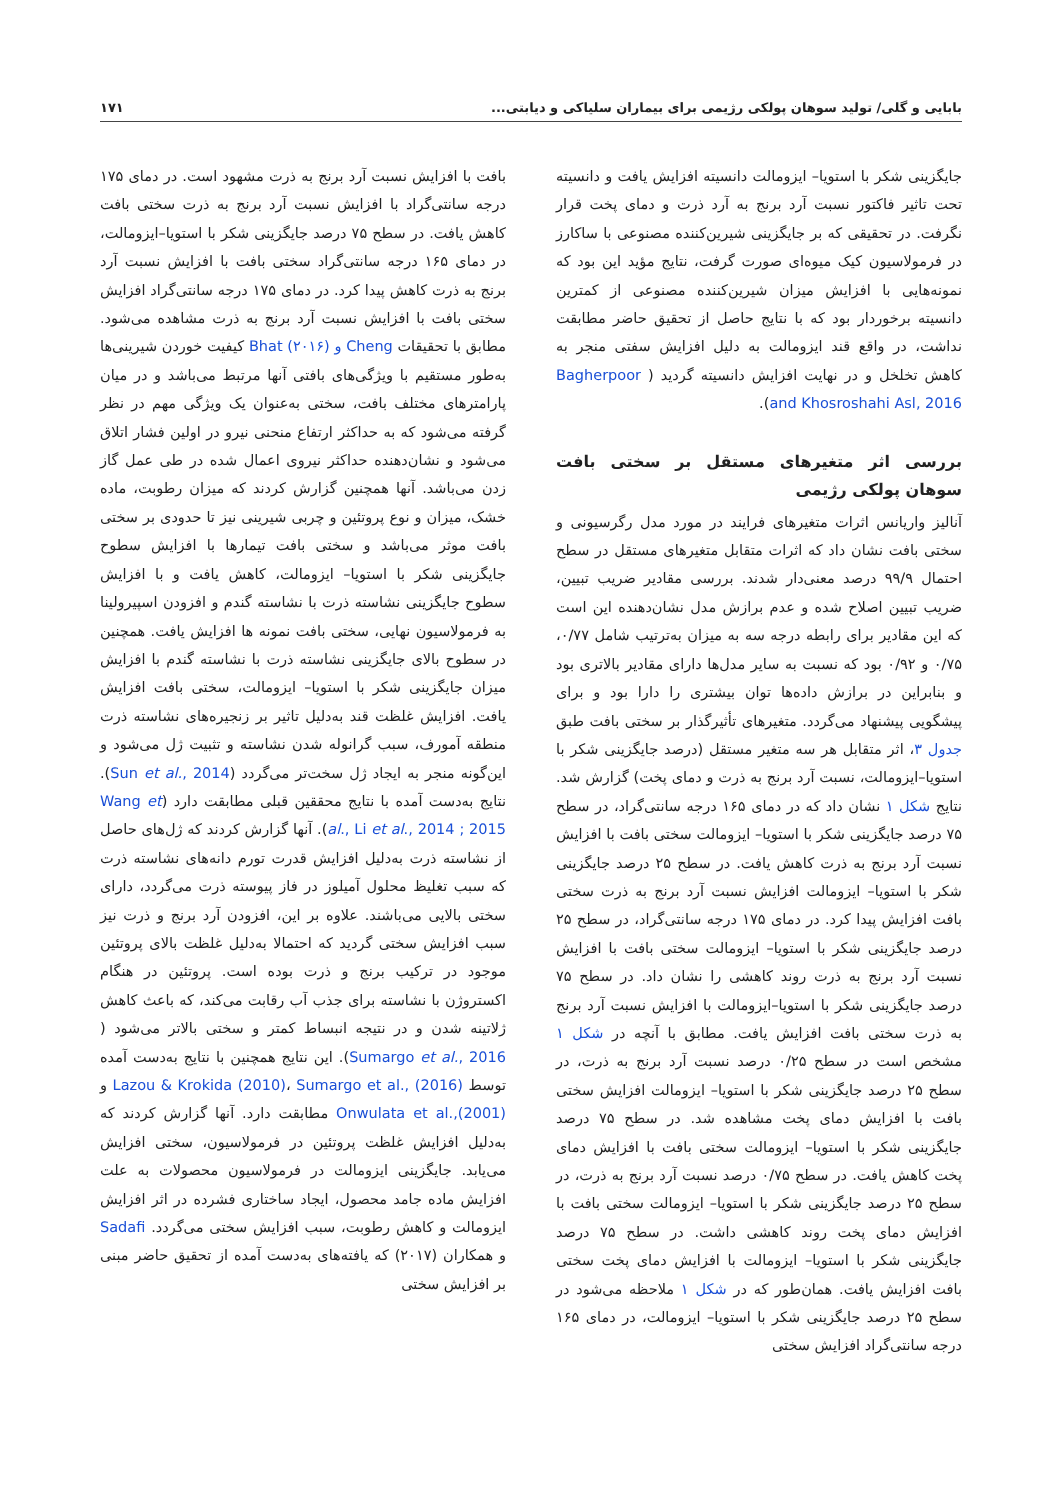بابایی و گلی/ تولید سوهان پولکی رژیمی برای بیماران سلیاکی و دیابتی... ۱۷۱
جایگزینی شکر با استویا– ایزومالت دانسیته افزایش یافت و دانسیته تحت تاثیر فاکتور نسبت آرد برنج به آرد ذرت و دمای پخت قرار نگرفت. در تحقیقی که بر جایگزینی شیرین‌کننده مصنوعی با ساکارز در فرمولاسیون کیک میوه‌ای صورت گرفت، نتایج مؤید این بود که نمونه‌هایی با افزایش میزان شیرین‌کننده مصنوعی از کمترین دانسیته برخوردار بود که با نتایج حاصل از تحقیق حاضر مطابقت نداشت، در واقع قند ایزومالت به دلیل افزایش سفتی منجر به کاهش تخلخل و در نهایت افزایش دانسیته گردید ( Bagherpoor and Khosroshahi Asl, 2016).
بررسی اثر متغیرهای مستقل بر سختی بافت سوهان پولکی رژیمی
آنالیز واریانس اثرات متغیرهای فرایند در مورد مدل رگرسیونی و سختی بافت نشان داد که اثرات متقابل متغیرهای مستقل در سطح احتمال ۹۹/۹ درصد معنی‌دار شدند. بررسی مقادیر ضریب تبیین، ضریب تبیین اصلاح شده و عدم برازش مدل نشان‌دهنده این است که این مقادیر برای رابطه درجه سه به میزان به‌ترتیب شامل ۰/۷۷، ۰/۷۵ و ۰/۹۲ بود که نسبت به سایر مدل‌ها دارای مقادیر بالاتری بود و بنابراین در برازش داده‌ها توان بیشتری را دارا بود و برای پیشگویی پیشنهاد می‌گردد. متغیرهای تأثیرگذار بر سختی بافت طبق جدول ۳، اثر متقابل هر سه متغیر مستقل (درصد جایگزینی شکر با استویا–ایزومالت، نسبت آرد برنج به ذرت و دمای پخت) گزارش شد. نتایج شکل ۱ نشان داد که در دمای ۱۶۵ درجه سانتی‌گراد، در سطح ۷۵ درصد جایگزینی شکر با استویا– ایزومالت سختی بافت با افزایش نسبت آرد برنج به ذرت کاهش یافت. در سطح ۲۵ درصد جایگزینی شکر با استویا– ایزومالت افزایش نسبت آرد برنج به ذرت سختی بافت افزایش پیدا کرد. در دمای ۱۷۵ درجه سانتی‌گراد، در سطح ۲۵ درصد جایگزینی شکر با استویا– ایزومالت سختی بافت با افزایش نسبت آرد برنج به ذرت روند کاهشی را نشان داد. در سطح ۷۵ درصد جایگزینی شکر با استویا–ایزومالت با افزایش نسبت آرد برنج به ذرت سختی بافت افزایش یافت. مطابق با آنچه در شکل ۱ مشخص است در سطح ۰/۲۵ درصد نسبت آرد برنج به ذرت، در سطح ۲۵ درصد جایگزینی شکر با استویا– ایزومالت افزایش سختی بافت با افزایش دمای پخت مشاهده شد. در سطح ۷۵ درصد جایگزینی شکر با استویا– ایزومالت سختی بافت با افزایش دمای پخت کاهش یافت. در سطح ۰/۷۵ درصد نسبت آرد برنج به ذرت، در سطح ۲۵ درصد جایگزینی شکر با استویا– ایزومالت سختی بافت با افزایش دمای پخت روند کاهشی داشت. در سطح ۷۵ درصد جایگزینی شکر با استویا– ایزومالت با افزایش دمای پخت سختی بافت افزایش یافت. همان‌طور که در شکل ۱ ملاحظه می‌شود در سطح ۲۵ درصد جایگزینی شکر با استویا– ایزومالت، در دمای ۱۶۵ درجه سانتی‌گراد افزایش سختی
بافت با افزایش نسبت آرد برنج به ذرت مشهود است. در دمای ۱۷۵ درجه سانتی‌گراد با افزایش نسبت آرد برنج به ذرت سختی بافت کاهش یافت. در سطح ۷۵ درصد جایگزینی شکر با استویا–ایزومالت، در دمای ۱۶۵ درجه سانتی‌گراد سختی بافت با افزایش نسبت آرد برنج به ذرت کاهش پیدا کرد. در دمای ۱۷۵ درجه سانتی‌گراد افزایش سختی بافت با افزایش نسبت آرد برنج به ذرت مشاهده می‌شود. مطابق با تحقیقات Cheng و Bhat (۲۰۱۶) کیفیت خوردن شیرینی‌ها به‌طور مستقیم با ویژگی‌های بافتی آنها مرتبط می‌باشد و در میان پارامترهای مختلف بافت، سختی به‌عنوان یک ویژگی مهم در نظر گرفته می‌شود که به حداکثر ارتفاع منحنی نیرو در اولین فشار اتلاق می‌شود و نشان‌دهنده حداکثر نیروی اعمال شده در طی عمل گاز زدن می‌باشد. آنها همچنین گزارش کردند که میزان رطوبت، ماده خشک، میزان و نوع پروتئین و چربی شیرینی نیز تا حدودی بر سختی بافت موثر می‌باشد و سختی بافت تیمارها با افزایش سطوح جایگزینی شکر با استویا– ایزومالت، کاهش یافت و با افزایش سطوح جایگزینی نشاسته ذرت با نشاسته گندم و افزودن اسپیرولینا به فرمولاسیون نهایی، سختی بافت نمونه ها افزایش یافت. همچنین در سطوح بالای جایگزینی نشاسته ذرت با نشاسته گندم با افزایش میزان جایگزینی شکر با استویا– ایزومالت، سختی بافت افزایش یافت. افزایش غلظت قند به‌دلیل تاثیر بر زنجیره‌های نشاسته ذرت منطقه آمورف، سبب گرانوله شدن نشاسته و تثبیت ژل می‌شود و این‌گونه منجر به ایجاد ژل سخت‌تر می‌گردد (Sun et al., 2014). نتایج به‌دست آمده با نتایج محققین قبلی مطابقت دارد (Wang et al., Li et al., 2014 ; 2015). آنها گزارش کردند که ژل‌های حاصل از نشاسته ذرت به‌دلیل افزایش قدرت تورم دانه‌های نشاسته ذرت که سبب تغلیظ محلول آمیلوز در فاز پیوسته ذرت می‌گردد، دارای سختی بالایی می‌باشند. علاوه بر این، افزودن آرد برنج و ذرت نیز سبب افزایش سختی گردید که احتمالا به‌دلیل غلظت بالای پروتئین موجود در ترکیب برنج و ذرت بوده است. پروتئین در هنگام اکستروژن با نشاسته برای جذب آب رقابت می‌کند، که باعث کاهش ژلاتینه شدن و در نتیجه انبساط کمتر و سختی بالاتر می‌شود ( Sumargo et al., 2016). این نتایج همچنین با نتایج به‌دست آمده توسط Lazou & Krokida (2010)، Sumargo et al., (2016) و Onwulata et al.,(2001) مطابقت دارد. آنها گزارش کردند که به‌دلیل افزایش غلظت پروتئین در فرمولاسیون، سختی افزایش می‌یابد. جایگزینی ایزومالت در فرمولاسیون محصولات به علت افزایش ماده جامد محصول، ایجاد ساختاری فشرده در اثر افزایش ایزومالت و کاهش رطوبت، سبب افزایش سختی می‌گردد. Sadafi و همکاران (۲۰۱۷) که یافته‌های به‌دست آمده از تحقیق حاضر مبنی بر افزایش سختی